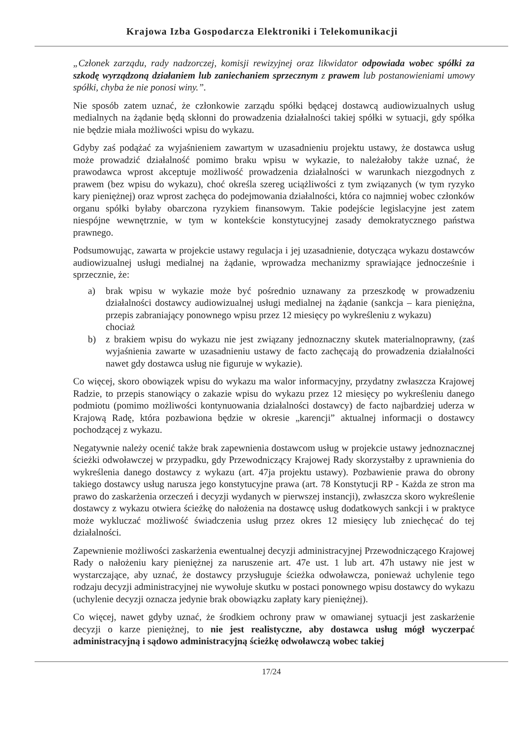Krajowa Izba Gospodarcza Elektroniki i Telekomunikacji
„Członek zarządu, rady nadzorczej, komisji rewizyjnej oraz likwidator odpowiada wobec spółki za szkodę wyrządzoną działaniem lub zaniechaniem sprzecznym z prawem lub postanowieniami umowy spółki, chyba że nie ponosi winy.”.
Nie sposób zatem uznać, że członkowie zarządu spółki będącej dostawcą audiowizualnych usług medialnych na żądanie będą skłonni do prowadzenia działalności takiej spółki w sytuacji, gdy spółka nie będzie miała możliwości wpisu do wykazu.
Gdyby zaś podążać za wyjaśnieniem zawartym w uzasadnieniu projektu ustawy, że dostawca usług może prowadzić działalność pomimo braku wpisu w wykazie, to należałoby także uznać, że prawodawca wprost akceptuje możliwość prowadzenia działalności w warunkach niezgodnych z prawem (bez wpisu do wykazu), choć określa szereg uciążliwości z tym związanych (w tym ryzyko kary pieniężnej) oraz wprost zachęca do podejmowania działalności, która co najmniej wobec członków organu spółki byłaby obarczona ryzykiem finansowym. Takie podejście legislacyjne jest zatem niespójne wewnętrznie, w tym w kontekście konstytucyjnej zasady demokratycznego państwa prawnego.
Podsumowując, zawarta w projekcie ustawy regulacja i jej uzasadnienie, dotycząca wykazu dostawców audiowizualnej usługi medialnej na żądanie, wprowadza mechanizmy sprawiające jednocześnie i sprzecznie, że:
a) brak wpisu w wykazie może być pośrednio uznawany za przeszkodę w prowadzeniu działalności dostawcy audiowizualnej usługi medialnej na żądanie (sankcja – kara pieniężna, przepis zabraniający ponownego wpisu przez 12 miesięcy po wykreśleniu z wykazu)
chociaż
b) z brakiem wpisu do wykazu nie jest związany jednoznaczny skutek materialnoprawny, (zaś wyjaśnienia zawarte w uzasadnieniu ustawy de facto zachęcają do prowadzenia działalności nawet gdy dostawca usług nie figuruje w wykazie).
Co więcej, skoro obowiązek wpisu do wykazu ma walor informacyjny, przydatny zwłaszcza Krajowej Radzie, to przepis stanowiący o zakazie wpisu do wykazu przez 12 miesięcy po wykreśleniu danego podmiotu (pomimo możliwości kontynuowania działalności dostawcy) de facto najbardziej uderza w Krajową Radę, która pozbawiona będzie w okresie „karencji” aktualnej informacji o dostawcy pochodzącej z wykazu.
Negatywnie należy ocenić także brak zapewnienia dostawcom usług w projekcie ustawy jednoznacznej ścieżki odwoławczej w przypadku, gdy Przewodniczący Krajowej Rady skorzystałby z uprawnienia do wykreślenia danego dostawcy z wykazu (art. 47ja projektu ustawy). Pozbawienie prawa do obrony takiego dostawcy usług narusza jego konstytucyjne prawa (art. 78 Konstytucji RP - Każda ze stron ma prawo do zaskarżenia orzeczeń i decyzji wydanych w pierwszej instancji), zwłaszcza skoro wykreślenie dostawcy z wykazu otwiera ścieżkę do nałożenia na dostawcę usług dodatkowych sankcji i w praktyce może wykluczać możliwość świadczenia usług przez okres 12 miesięcy lub zniechęcać do tej działalności.
Zapewnienie możliwości zaskarżenia ewentualnej decyzji administracyjnej Przewodniczącego Krajowej Rady o nałożeniu kary pieniężnej za naruszenie art. 47e ust. 1 lub art. 47h ustawy nie jest w wystarczające, aby uznać, że dostawcy przysługuje ścieżka odwoławcza, ponieważ uchylenie tego rodzaju decyzji administracyjnej nie wywołuje skutku w postaci ponownego wpisu dostawcy do wykazu (uchylenie decyzji oznacza jedynie brak obowiązku zapłaty kary pieniężnej).
Co więcej, nawet gdyby uznać, że środkiem ochrony praw w omawianej sytuacji jest zaskarżenie decyzji o karze pieniężnej, to nie jest realistyczne, aby dostawca usług mógł wyczerpać administracyjną i sądowo administracyjną ścieżkę odwoławczą wobec takiej
17/24